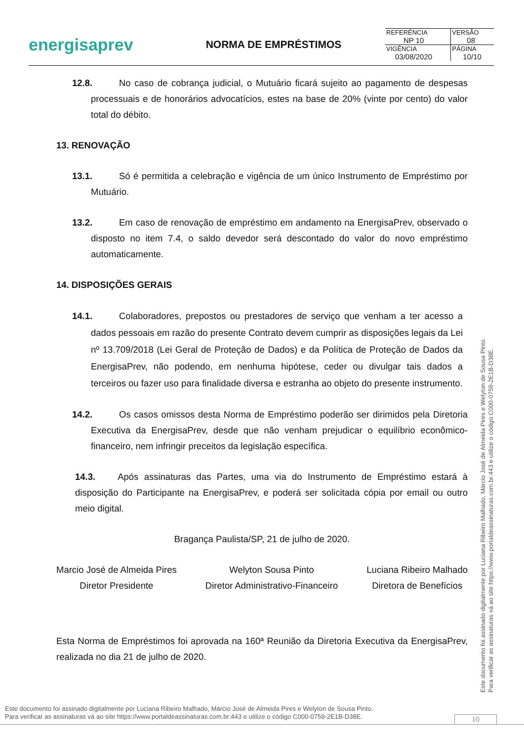energisaprev
NORMA DE EMPRÉSTIMOS
| REFERÊNCIA NP 10 | VERSÃO 08 |
| VIGÊNCIA 03/08/2020 | PÁGINA 10/10 |
12.8. No caso de cobrança judicial, o Mutuário ficará sujeito ao pagamento de despesas processuais e de honorários advocatícios, estes na base de 20% (vinte por cento) do valor total do débito.
13. RENOVAÇÃO
13.1. Só é permitida a celebração e vigência de um único Instrumento de Empréstimo por Mutuário.
13.2. Em caso de renovação de empréstimo em andamento na EnergisaPrev, observado o disposto no item 7.4, o saldo devedor será descontado do valor do novo empréstimo automaticamente.
14. DISPOSIÇÕES GERAIS
14.1. Colaboradores, prepostos ou prestadores de serviço que venham a ter acesso a dados pessoais em razão do presente Contrato devem cumprir as disposições legais da Lei nº 13.709/2018 (Lei Geral de Proteção de Dados) e da Política de Proteção de Dados da EnergisaPrev, não podendo, em nenhuma hipótese, ceder ou divulgar tais dados a terceiros ou fazer uso para finalidade diversa e estranha ao objeto do presente instrumento.
14.2. Os casos omissos desta Norma de Empréstimo poderão ser dirimidos pela Diretoria Executiva da EnergisaPrev, desde que não venham prejudicar o equilíbrio econômico-financeiro, nem infringir preceitos da legislação específica.
14.3. Após assinaturas das Partes, uma via do Instrumento de Empréstimo estará à disposição do Participante na EnergisaPrev, e poderá ser solicitada cópia por email ou outro meio digital.
Bragança Paulista/SP, 21 de julho de 2020.
Marcio José de Almeida Pires
Diretor Presidente
Welyton Sousa Pinto
Diretor Administrativo-Financeiro
Luciana Ribeiro Malhado
Diretora de Benefícios
Esta Norma de Empréstimos foi aprovada na 160ª Reunião da Diretoria Executiva da EnergisaPrev, realizada no dia 21 de julho de 2020.
Este documento foi assinado digitalmente por Luciana Ribeiro Malhado, Márcio José de Almeida Pires e Welyton de Sousa Pinto.
Para verificar as assinaturas vá ao site https://www.portaldeassinaturas.com.br:443 e utilize o código C000-0759-2E1B-D38E.
Este documento foi assinado digitalmente por Luciana Ribeiro Malhado, Márcio José de Almeida Pires e Welyton de Sousa Pinto.
Para verificar as assinaturas vá ao site https://www.portaldeassinaturas.com.br:443 e utilize o código C000-0759-2E1B-D38E.
10